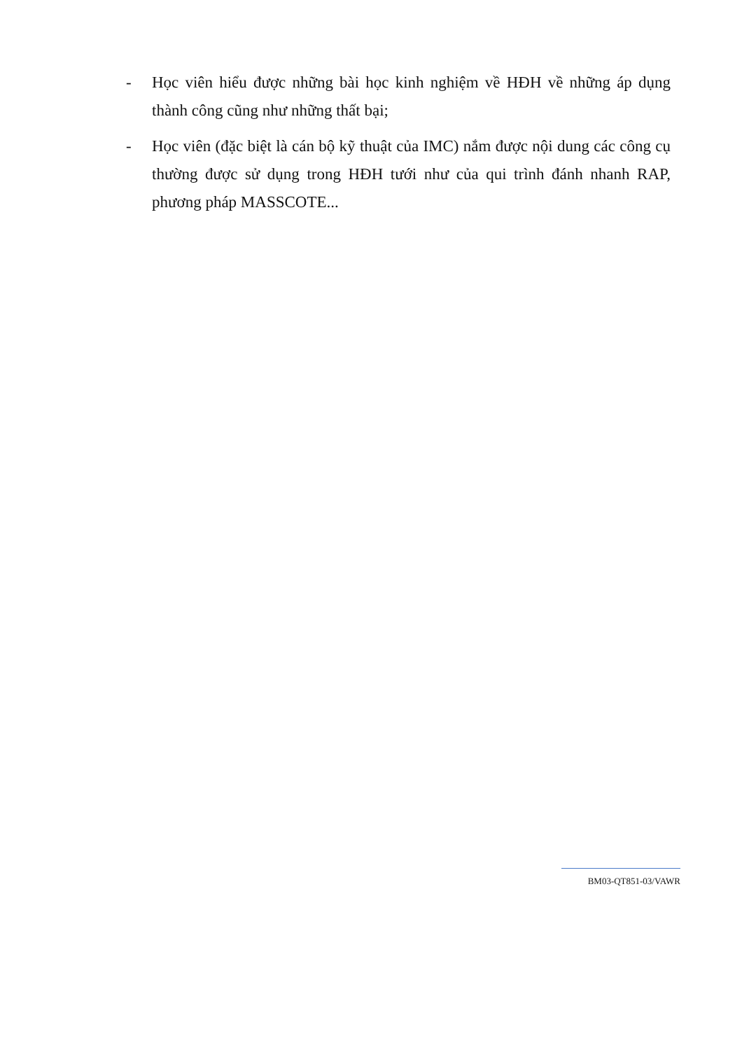- Học viên hiểu được những bài học kinh nghiệm về HĐH về những áp dụng thành công cũng như những thất bại;
- Học viên (đặc biệt là cán bộ kỹ thuật của IMC) nắm được nội dung các công cụ thường được sử dụng trong HĐH tưới như của qui trình đánh nhanh RAP, phương pháp MASSCOTE...
BM03-QT851-03/VAWR